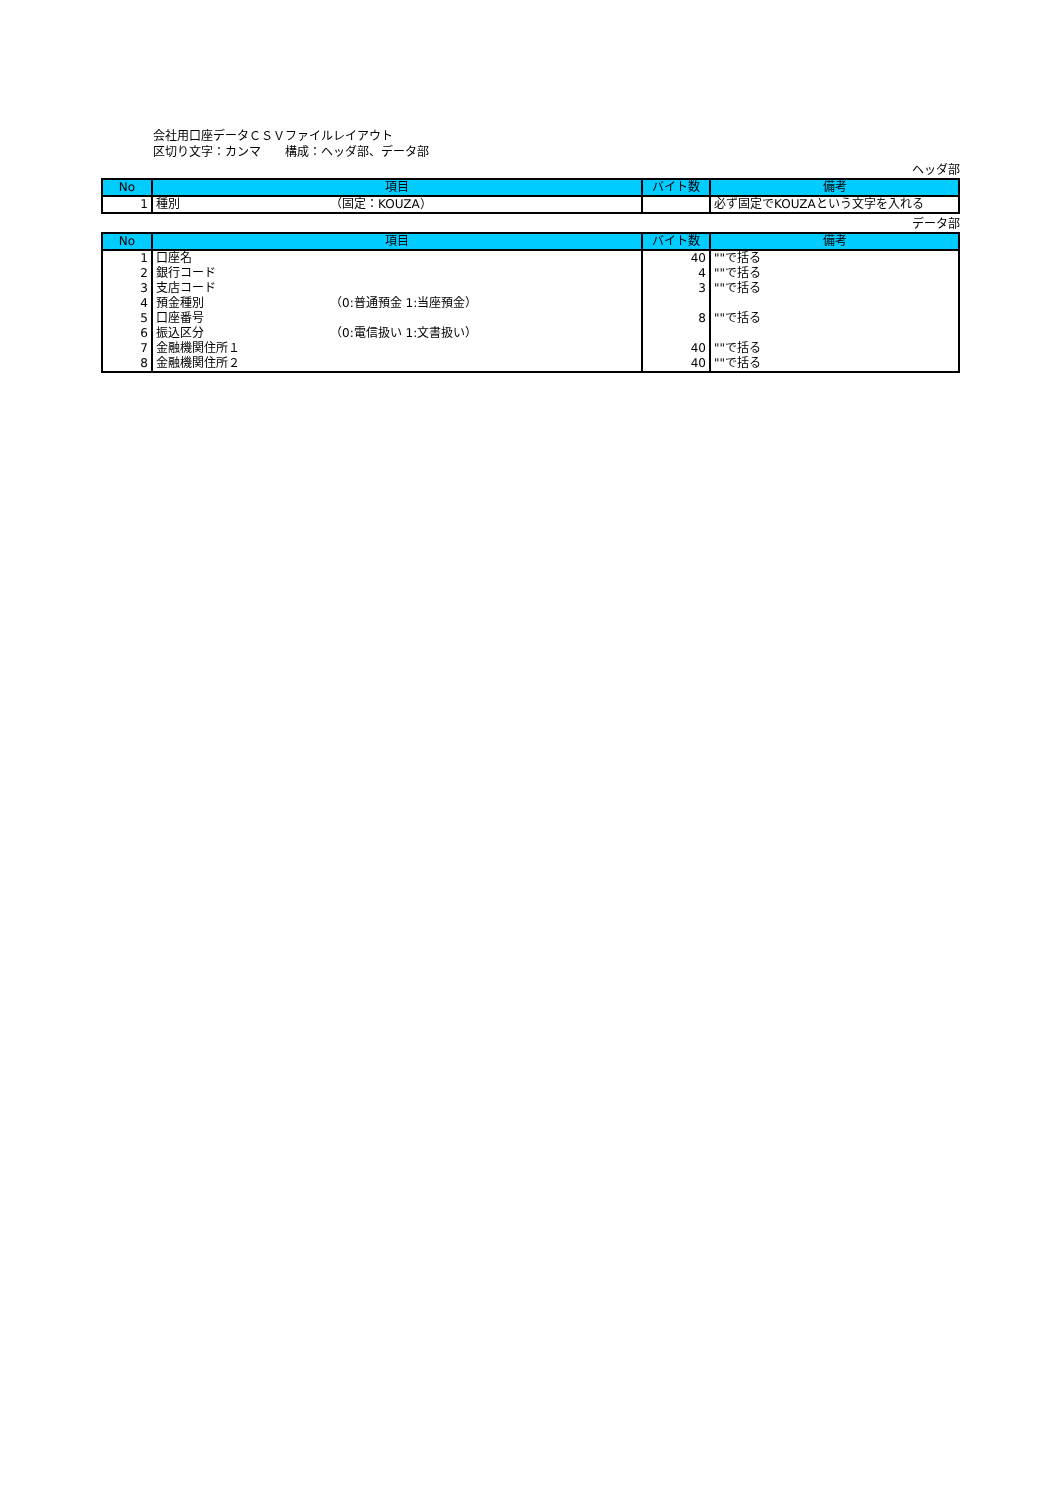会社用口座データＣＳＶファイルレイアウト
区切り文字：カンマ　　構成：ヘッダ部、データ部
ヘッダ部
| No | 項目 | バイト数 | 備考 |
| --- | --- | --- | --- |
| 1 | 種別 （固定：KOUZA） | | 必ず固定でKOUZAという文字を入れる |
データ部
| No | 項目 | バイト数 | 備考 |
| --- | --- | --- | --- |
| 1 | 口座名 | 40 | ""で括る |
| 2 | 銀行コード | 4 | ""で括る |
| 3 | 支店コード | 3 | ""で括る |
| 4 | 預金種別 （0:普通預金 1:当座預金） | | |
| 5 | 口座番号 | 8 | ""で括る |
| 6 | 振込区分 （0:電信扱い 1:文書扱い） | | |
| 7 | 金融機関住所１ | 40 | ""で括る |
| 8 | 金融機関住所２ | 40 | ""で括る |